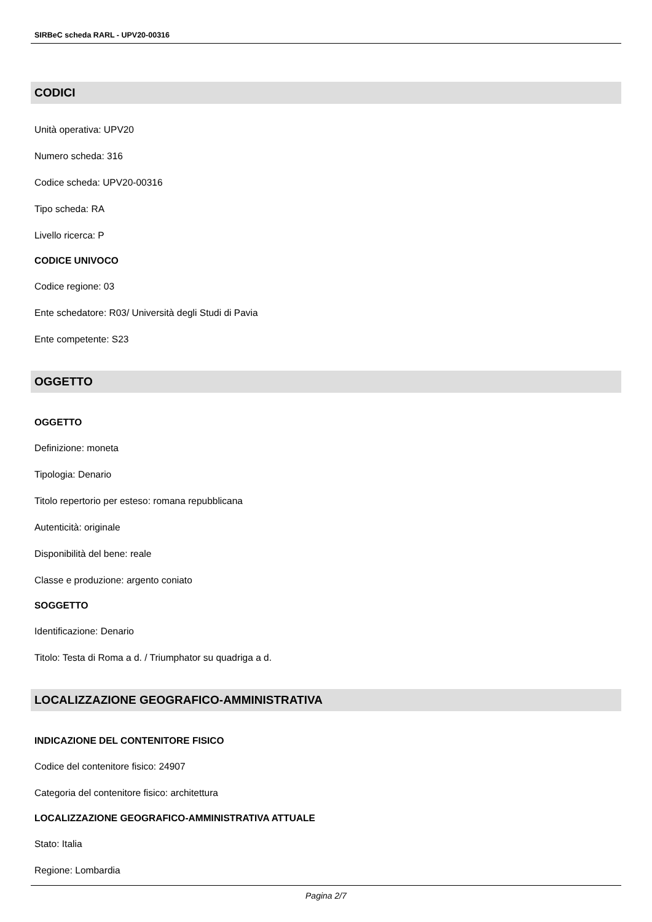SIRBeC scheda RARL - UPV20-00316
CODICI
Unità operativa: UPV20
Numero scheda: 316
Codice scheda: UPV20-00316
Tipo scheda: RA
Livello ricerca: P
CODICE UNIVOCO
Codice regione: 03
Ente schedatore: R03/ Università degli Studi di Pavia
Ente competente: S23
OGGETTO
OGGETTO
Definizione: moneta
Tipologia: Denario
Titolo repertorio per esteso: romana repubblicana
Autenticità: originale
Disponibilità del bene: reale
Classe e produzione: argento coniato
SOGGETTO
Identificazione: Denario
Titolo: Testa di Roma a d. / Triumphator su quadriga a d.
LOCALIZZAZIONE GEOGRAFICO-AMMINISTRATIVA
INDICAZIONE DEL CONTENITORE FISICO
Codice del contenitore fisico: 24907
Categoria del contenitore fisico: architettura
LOCALIZZAZIONE GEOGRAFICO-AMMINISTRATIVA ATTUALE
Stato: Italia
Regione: Lombardia
Pagina 2/7